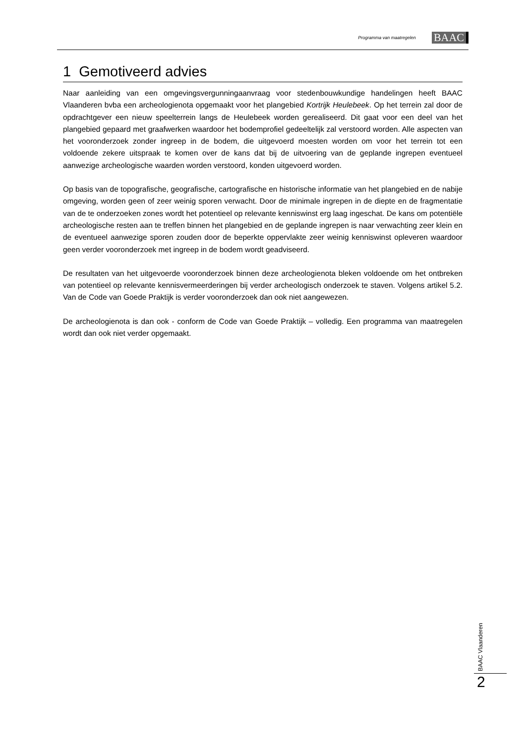Programma van maatregelen BAAC
1 Gemotiveerd advies
Naar aanleiding van een omgevingsvergunningaanvraag voor stedenbouwkundige handelingen heeft BAAC Vlaanderen bvba een archeologienota opgemaakt voor het plangebied Kortrijk Heulebeek. Op het terrein zal door de opdrachtgever een nieuw speelterrein langs de Heulebeek worden gerealiseerd. Dit gaat voor een deel van het plangebied gepaard met graafwerken waardoor het bodemprofiel gedeeltelijk zal verstoord worden. Alle aspecten van het vooronderzoek zonder ingreep in de bodem, die uitgevoerd moesten worden om voor het terrein tot een voldoende zekere uitspraak te komen over de kans dat bij de uitvoering van de geplande ingrepen eventueel aanwezige archeologische waarden worden verstoord, konden uitgevoerd worden.
Op basis van de topografische, geografische, cartografische en historische informatie van het plangebied en de nabije omgeving, worden geen of zeer weinig sporen verwacht. Door de minimale ingrepen in de diepte en de fragmentatie van de te onderzoeken zones wordt het potentieel op relevante kenniswinst erg laag ingeschat. De kans om potentiële archeologische resten aan te treffen binnen het plangebied en de geplande ingrepen is naar verwachting zeer klein en de eventueel aanwezige sporen zouden door de beperkte oppervlakte zeer weinig kenniswinst opleveren waardoor geen verder vooronderzoek met ingreep in de bodem wordt geadviseerd.
De resultaten van het uitgevoerde vooronderzoek binnen deze archeologienota bleken voldoende om het ontbreken van potentieel op relevante kennisvermeerderingen bij verder archeologisch onderzoek te staven. Volgens artikel 5.2. Van de Code van Goede Praktijk is verder vooronderzoek dan ook niet aangewezen.
De archeologienota is dan ook - conform de Code van Goede Praktijk – volledig. Een programma van maatregelen wordt dan ook niet verder opgemaakt.
BAAC Vlaanderen
2